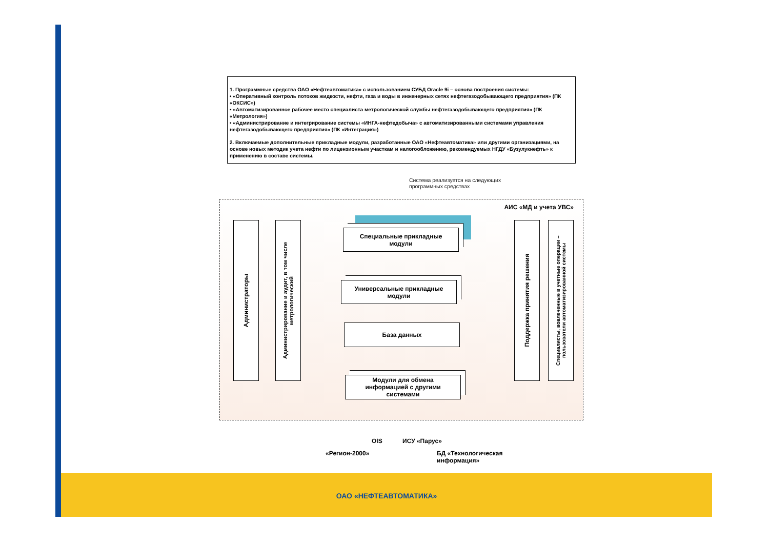1. Программные средства ОАО «Нефтеавтоматика» с использованием СУБД Oracle 9i – основа построения системы:
• «Оперативный контроль потоков жидкости, нефти, газа и воды в инженерных сетях нефтегазодобывающего предприятия» (ПК «ОКСИС»)
• «Автоматизированное рабочее место специалиста метрологической службы нефтегазодобывающего предприятия» (ПК «Метрология»)
• «Администрирование и интегрирование системы «ИНГА-нефтедобыча» с автоматизированными системами управления нефтегазодобывающего предприятия» (ПК «Интеграция»)
2. Включаемые дополнительные прикладные модули, разработанные ОАО «Нефтеавтоматика» или другими организациями, на основе новых методик учета нефти по лицензионным участкам и налогообложению, рекомендуемых НГДУ «Бузулукнефть» к применению в составе системы.
Система реализуется на следующих
программных средствах
АИС «МД и учета УВС»
Администраторы
Администрирование и аудит, в том числе метрологический
Специальные прикладные
модули
Универсальные прикладные
модули
База данных
Модули для обмена
информацией с другими
системами
Поддержка принятия решения
Специалисты, вовлеченные в учетные операции – пользователи автоматизированной системы
OIS ИСУ «Парус»
«Регион-2000»
БД «Технологическая
информация»
ОАО «НЕФТЕАВТОМАТИКА»